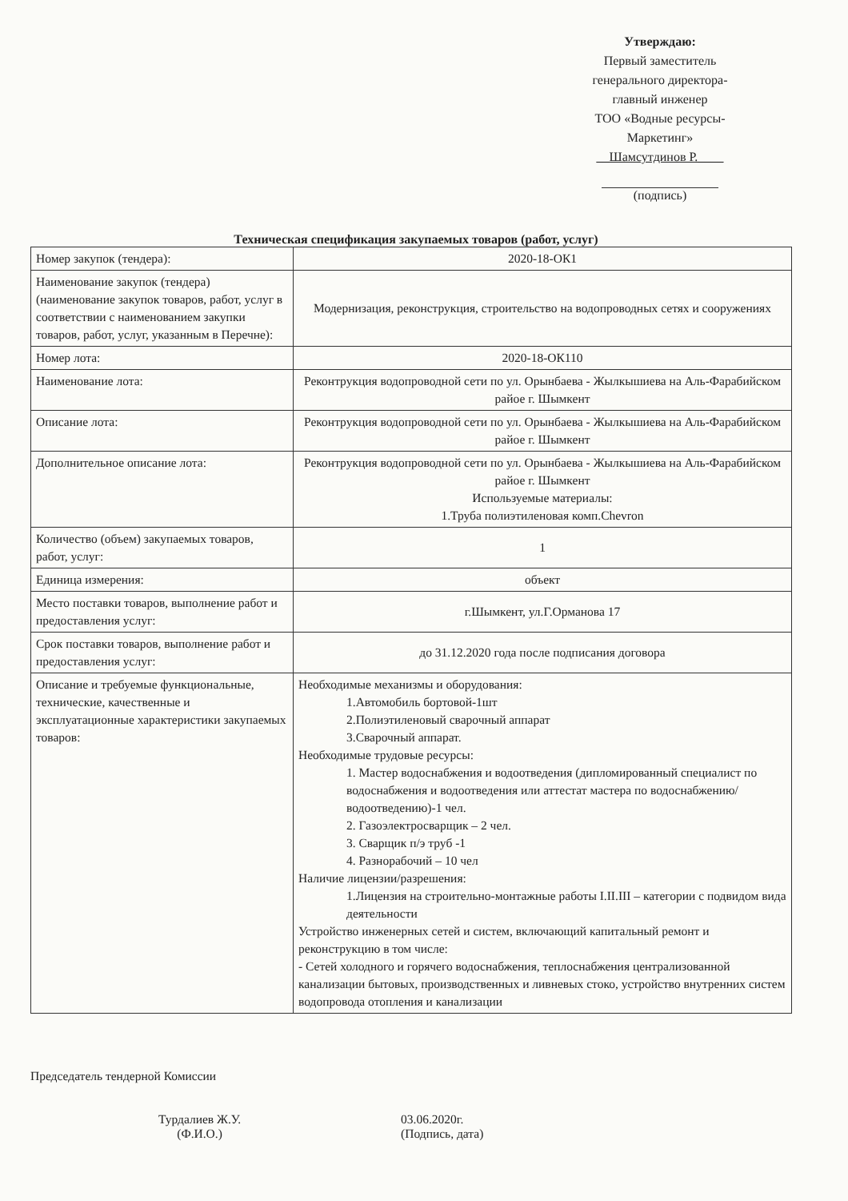Утверждаю:
Первый заместитель
генерального директора-
главный инженер
ТОО «Водные ресурсы-
Маркетинг»
__Шамсутдинов Р.____
(подпись)
Техническая спецификация закупаемых товаров (работ, услуг)
| Номер закупок (тендера): | 2020-18-ОК1 |
| Наименование закупок (тендера) (наименование закупок товаров, работ, услуг в соответствии с наименованием закупки товаров, работ, услуг, указанным в Перечне): | Модернизация, реконструкция, строительство на водопроводных сетях и сооружениях |
| Номер лота: | 2020-18-ОК110 |
| Наименование лота: | Реконтрукция водопроводной сети по ул. Орынбаева - Жылкышиева на Аль-Фарабийском райое г. Шымкент |
| Описание лота: | Реконтрукция водопроводной сети по ул. Орынбаева - Жылкышиева на Аль-Фарабийском райое г. Шымкент |
| Дополнительное описание лота: | Реконтрукция водопроводной сети по ул. Орынбаева - Жылкышиева на Аль-Фарабийском райое г. Шымкент Используемые материалы: 1.Труба полиэтиленовая комп.Chevron |
| Количество (объем) закупаемых товаров, работ, услуг: | 1 |
| Единица измерения: | объект |
| Место поставки товаров, выполнение работ и предоставления услуг: | г.Шымкент, ул.Г.Орманова 17 |
| Срок поставки товаров, выполнение работ и предоставления услуг: | до 31.12.2020 года после подписания договора |
| Описание и требуемые функциональные, технические, качественные и эксплуатационные характеристики закупаемых товаров: | Необходимые механизмы и оборудования: 1.Автомобиль бортовой-1шт 2.Полиэтиленовый сварочный аппарат 3.Сварочный аппарат. Необходимые трудовые ресурсы: 1. Мастер водоснабжения и водоотведения (дипломированный специалист по водоснабжения и водоотведения или аттестат мастера по водоснабжению/водоотведению)-1 чел. 2. Газоэлектросварщик – 2 чел. 3. Сварщик п/э труб -1 4. Разнорабочий – 10 чел Наличие лицензии/разрешения: 1.Лицензия на строительно-монтажные работы I.II.III – категории с подвидом вида деятельности Устройство инженерных сетей и систем, включающий капитальный ремонт и реконструкцию в том числе: - Сетей холодного и горячего водоснабжения, теплоснабжения централизованной канализации бытовых, производственных и ливневых стоко, устройство внутренних систем водопровода отопления и канализации |
Председатель тендерной Комиссии
Турдалиев Ж.У.
(Ф.И.О.)
03.06.2020г.
(Подпись, дата)